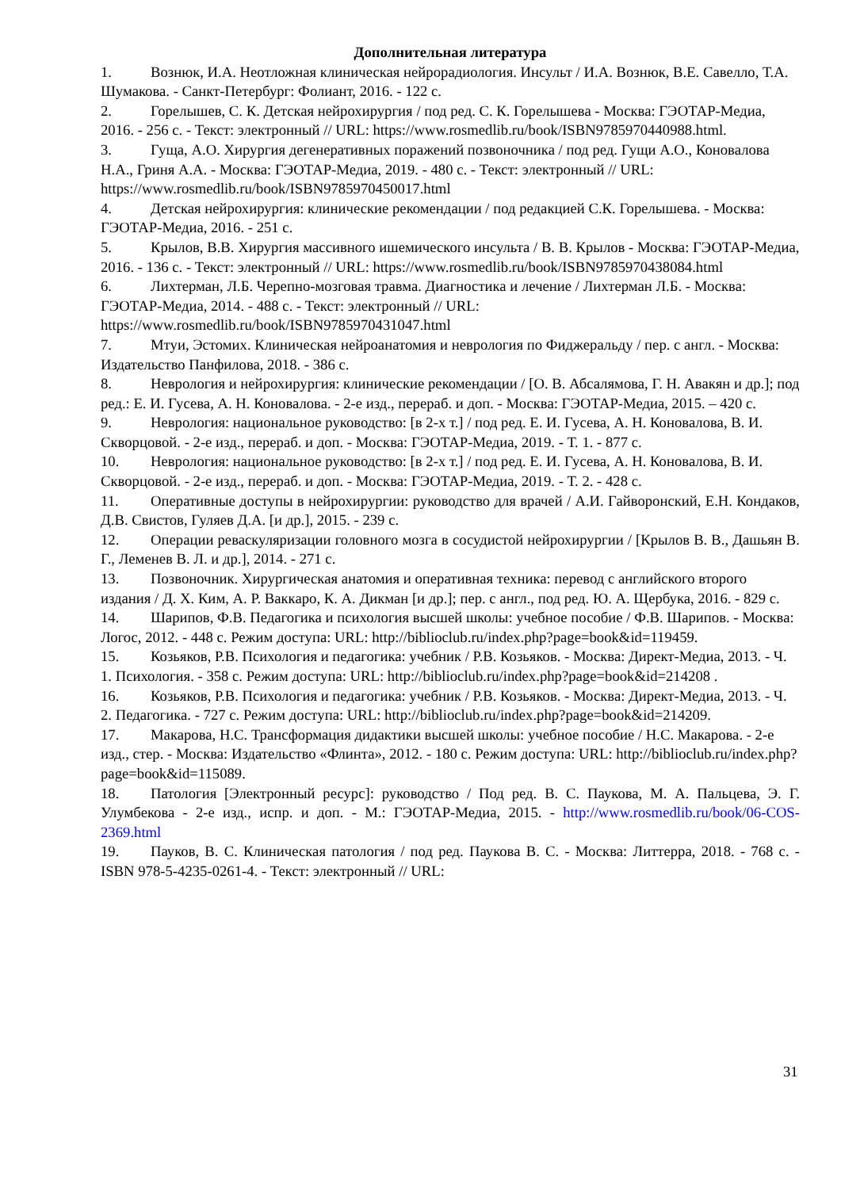Дополнительная литература
1. Вознюк, И.А. Неотложная клиническая нейрорадиология. Инсульт / И.А. Вознюк, В.Е. Савелло, Т.А. Шумакова. - Санкт-Петербург: Фолиант, 2016. - 122 с.
2. Горелышев, С. К. Детская нейрохирургия / под ред. С. К. Горелышева - Москва: ГЭОТАР-Медиа, 2016. - 256 с. - Текст: электронный // URL: https://www.rosmedlib.ru/book/ISBN9785970440988.html.
3. Гуща, А.О. Хирургия дегенеративных поражений позвоночника / под ред. Гущи А.О., Коновалова Н.А., Гриня А.А. - Москва: ГЭОТАР-Медиа, 2019. - 480 с. - Текст: электронный // URL: https://www.rosmedlib.ru/book/ISBN9785970450017.html
4. Детская нейрохирургия: клинические рекомендации / под редакцией С.К. Горелышева. - Москва: ГЭОТАР-Медиа, 2016. - 251 с.
5. Крылов, В.В. Хирургия массивного ишемического инсульта / В. В. Крылов - Москва: ГЭОТАР-Медиа, 2016. - 136 с. - Текст: электронный // URL: https://www.rosmedlib.ru/book/ISBN9785970438084.html
6. Лихтерман, Л.Б. Черепно-мозговая травма. Диагностика и лечение / Лихтерман Л.Б. - Москва: ГЭОТАР-Медиа, 2014. - 488 с. - Текст: электронный // URL: https://www.rosmedlib.ru/book/ISBN9785970431047.html
7. Мтуи, Эстомих. Клиническая нейроанатомия и неврология по Фиджеральду / пер. с англ. - Москва: Издательство Панфилова, 2018. - 386 с.
8. Неврология и нейрохирургия: клинические рекомендации / [О. В. Абсалямова, Г. Н. Авакян и др.]; под ред.: Е. И. Гусева, А. Н. Коновалова. - 2-е изд., перераб. и доп. - Москва: ГЭОТАР-Медиа, 2015. – 420 с.
9. Неврология: национальное руководство: [в 2-х т.] / под ред. Е. И. Гусева, А. Н. Коновалова, В. И. Скворцовой. - 2-е изд., перераб. и доп. - Москва: ГЭОТАР-Медиа, 2019. - Т. 1. - 877 с.
10. Неврология: национальное руководство: [в 2-х т.] / под ред. Е. И. Гусева, А. Н. Коновалова, В. И. Скворцовой. - 2-е изд., перераб. и доп. - Москва: ГЭОТАР-Медиа, 2019. - Т. 2. - 428 с.
11. Оперативные доступы в нейрохирургии: руководство для врачей / А.И. Гайворонский, Е.Н. Кондаков, Д.В. Свистов, Гуляев Д.А. [и др.], 2015. - 239 с.
12. Операции реваскуляризации головного мозга в сосудистой нейрохирургии / [Крылов В. В., Дашьян В. Г., Леменев В. Л. и др.], 2014. - 271 с.
13. Позвоночник. Хирургическая анатомия и оперативная техника: перевод с английского второго издания / Д. Х. Ким, А. Р. Ваккаро, К. А. Дикман [и др.]; пер. с англ., под ред. Ю. А. Щербука, 2016. - 829 с.
14. Шарипов, Ф.В. Педагогика и психология высшей школы: учебное пособие / Ф.В. Шарипов. - Москва: Логос, 2012. - 448 с. Режим доступа: URL: http://biblioclub.ru/index.php?page=book&id=119459.
15. Козьяков, Р.В. Психология и педагогика: учебник / Р.В. Козьяков. - Москва: Директ-Медиа, 2013. - Ч. 1. Психология. - 358 с. Режим доступа: URL: http://biblioclub.ru/index.php?page=book&id=214208 .
16. Козьяков, Р.В. Психология и педагогика: учебник / Р.В. Козьяков. - Москва: Директ-Медиа, 2013. - Ч. 2. Педагогика. - 727 с. Режим доступа: URL: http://biblioclub.ru/index.php?page=book&id=214209.
17. Макарова, Н.С. Трансформация дидактики высшей школы: учебное пособие / Н.С. Макарова. - 2-е изд., стер. - Москва: Издательство «Флинта», 2012. - 180 с. Режим доступа: URL: http://biblioclub.ru/index.php?page=book&id=115089.
18. Патология [Электронный ресурс]: руководство / Под ред. В. С. Паукова, М. А. Пальцева, Э. Г. Улумбекова - 2-е изд., испр. и доп. - М.: ГЭОТАР-Медиа, 2015. - http://www.rosmedlib.ru/book/06-COS-2369.html
19. Пауков, В. С. Клиническая патология / под ред. Паукова В. С. - Москва: Литтерра, 2018. - 768 с. - ISBN 978-5-4235-0261-4. - Текст: электронный // URL:
31